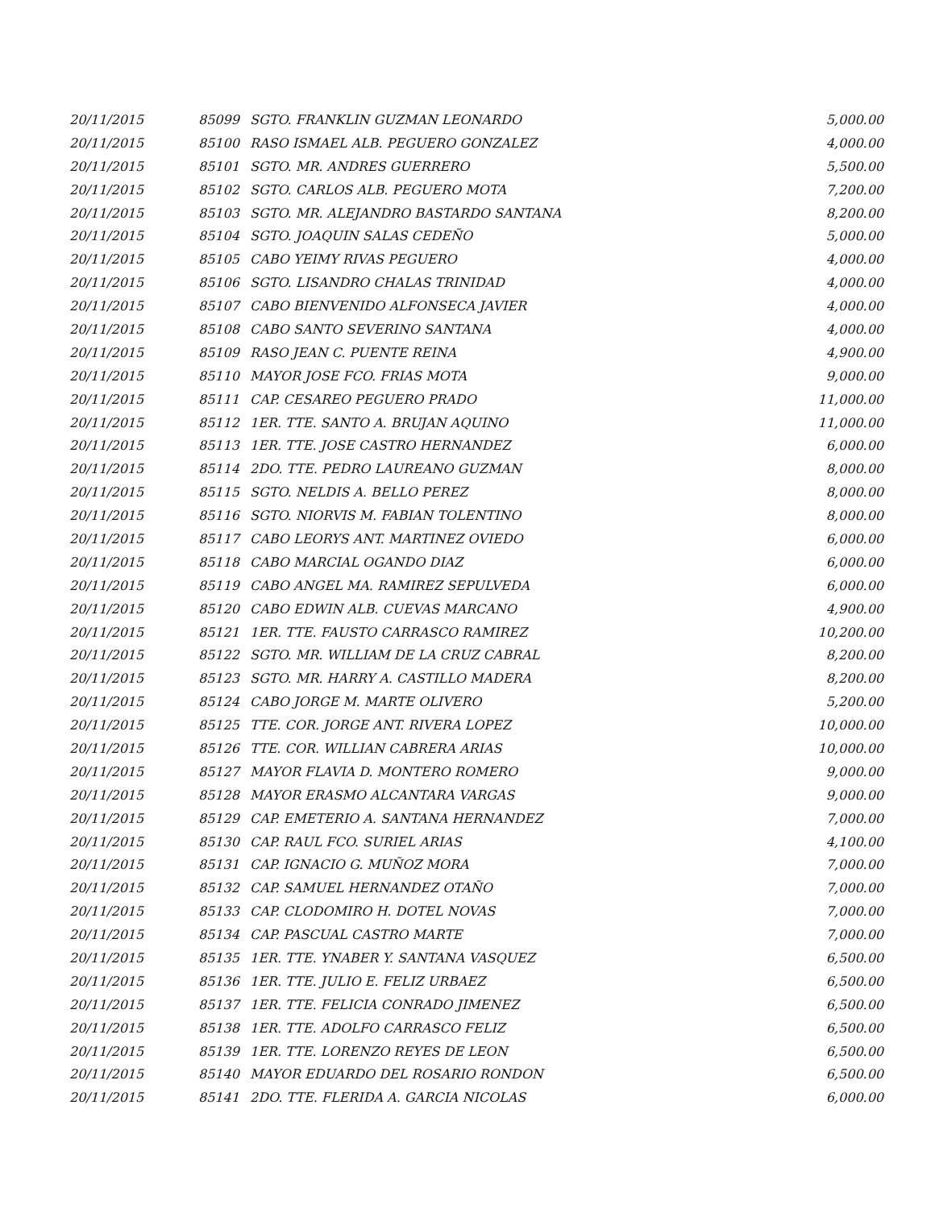| 20/11/2015 | 85099 | SGTO. FRANKLIN GUZMAN LEONARDO | 5,000.00 |
| 20/11/2015 | 85100 | RASO ISMAEL ALB. PEGUERO GONZALEZ | 4,000.00 |
| 20/11/2015 | 85101 | SGTO. MR. ANDRES GUERRERO | 5,500.00 |
| 20/11/2015 | 85102 | SGTO. CARLOS ALB. PEGUERO MOTA | 7,200.00 |
| 20/11/2015 | 85103 | SGTO. MR. ALEJANDRO BASTARDO SANTANA | 8,200.00 |
| 20/11/2015 | 85104 | SGTO. JOAQUIN SALAS CEDEÑO | 5,000.00 |
| 20/11/2015 | 85105 | CABO YEIMY RIVAS PEGUERO | 4,000.00 |
| 20/11/2015 | 85106 | SGTO. LISANDRO CHALAS TRINIDAD | 4,000.00 |
| 20/11/2015 | 85107 | CABO BIENVENIDO ALFONSECA JAVIER | 4,000.00 |
| 20/11/2015 | 85108 | CABO SANTO SEVERINO SANTANA | 4,000.00 |
| 20/11/2015 | 85109 | RASO JEAN C. PUENTE REINA | 4,900.00 |
| 20/11/2015 | 85110 | MAYOR JOSE FCO. FRIAS MOTA | 9,000.00 |
| 20/11/2015 | 85111 | CAP. CESAREO PEGUERO PRADO | 11,000.00 |
| 20/11/2015 | 85112 | 1ER. TTE. SANTO A. BRUJAN AQUINO | 11,000.00 |
| 20/11/2015 | 85113 | 1ER. TTE. JOSE CASTRO HERNANDEZ | 6,000.00 |
| 20/11/2015 | 85114 | 2DO. TTE. PEDRO LAUREANO GUZMAN | 8,000.00 |
| 20/11/2015 | 85115 | SGTO. NELDIS A. BELLO PEREZ | 8,000.00 |
| 20/11/2015 | 85116 | SGTO. NIORVIS M. FABIAN TOLENTINO | 8,000.00 |
| 20/11/2015 | 85117 | CABO LEORYS ANT. MARTINEZ OVIEDO | 6,000.00 |
| 20/11/2015 | 85118 | CABO MARCIAL OGANDO DIAZ | 6,000.00 |
| 20/11/2015 | 85119 | CABO ANGEL MA. RAMIREZ SEPULVEDA | 6,000.00 |
| 20/11/2015 | 85120 | CABO EDWIN ALB. CUEVAS MARCANO | 4,900.00 |
| 20/11/2015 | 85121 | 1ER. TTE. FAUSTO CARRASCO RAMIREZ | 10,200.00 |
| 20/11/2015 | 85122 | SGTO. MR. WILLIAM DE LA CRUZ CABRAL | 8,200.00 |
| 20/11/2015 | 85123 | SGTO. MR. HARRY A. CASTILLO MADERA | 8,200.00 |
| 20/11/2015 | 85124 | CABO JORGE M. MARTE OLIVERO | 5,200.00 |
| 20/11/2015 | 85125 | TTE. COR. JORGE ANT. RIVERA LOPEZ | 10,000.00 |
| 20/11/2015 | 85126 | TTE. COR. WILLIAN CABRERA ARIAS | 10,000.00 |
| 20/11/2015 | 85127 | MAYOR FLAVIA D. MONTERO ROMERO | 9,000.00 |
| 20/11/2015 | 85128 | MAYOR ERASMO ALCANTARA VARGAS | 9,000.00 |
| 20/11/2015 | 85129 | CAP. EMETERIO A. SANTANA HERNANDEZ | 7,000.00 |
| 20/11/2015 | 85130 | CAP. RAUL FCO. SURIEL ARIAS | 4,100.00 |
| 20/11/2015 | 85131 | CAP. IGNACIO G. MUÑOZ MORA | 7,000.00 |
| 20/11/2015 | 85132 | CAP. SAMUEL HERNANDEZ OTAÑO | 7,000.00 |
| 20/11/2015 | 85133 | CAP. CLODOMIRO H. DOTEL NOVAS | 7,000.00 |
| 20/11/2015 | 85134 | CAP. PASCUAL CASTRO MARTE | 7,000.00 |
| 20/11/2015 | 85135 | 1ER. TTE. YNABER Y. SANTANA VASQUEZ | 6,500.00 |
| 20/11/2015 | 85136 | 1ER. TTE. JULIO E. FELIZ URBAEZ | 6,500.00 |
| 20/11/2015 | 85137 | 1ER. TTE. FELICIA CONRADO JIMENEZ | 6,500.00 |
| 20/11/2015 | 85138 | 1ER. TTE. ADOLFO CARRASCO FELIZ | 6,500.00 |
| 20/11/2015 | 85139 | 1ER. TTE. LORENZO REYES DE LEON | 6,500.00 |
| 20/11/2015 | 85140 | MAYOR EDUARDO DEL ROSARIO RONDON | 6,500.00 |
| 20/11/2015 | 85141 | 2DO. TTE. FLERIDA A. GARCIA NICOLAS | 6,000.00 |